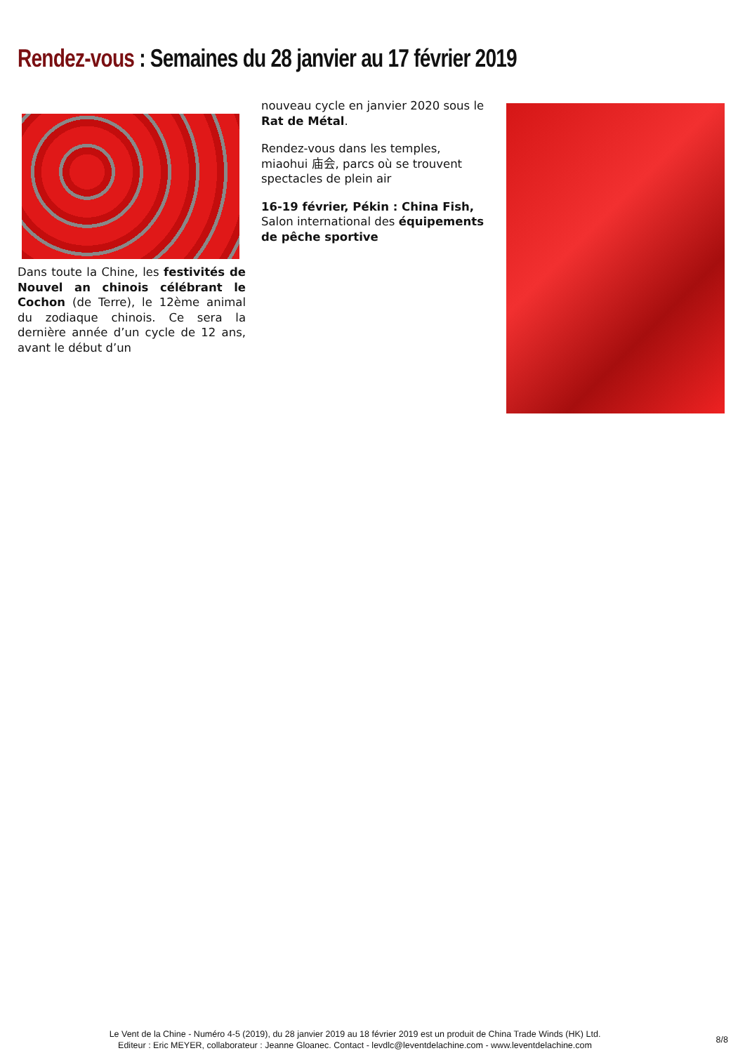Rendez-vous : Semaines du 28 janvier au 17 février 2019
Dans toute la Chine, les festivités de Nouvel an chinois célébrant le Cochon (de Terre), le 12ème animal du zodiaque chinois. Ce sera la dernière année d’un cycle de 12 ans, avant le début d’un
nouveau cycle en janvier 2020 sous le Rat de Métal.
Rendez-vous dans les temples, miaohui 庙会, parcs où se trouvent spectacles de plein air
16-19 février, Pékin : China Fish, Salon international des équipements de pêche sportive
Le Vent de la Chine - Numéro 4-5 (2019), du 28 janvier 2019 au 18 février 2019 est un produit de China Trade Winds (HK) Ltd.
Editeur : Eric MEYER, collaborateur : Jeanne Gloanec. Contact - levdlc@leventdelachine.com - www.leventdelachine.com
8/8